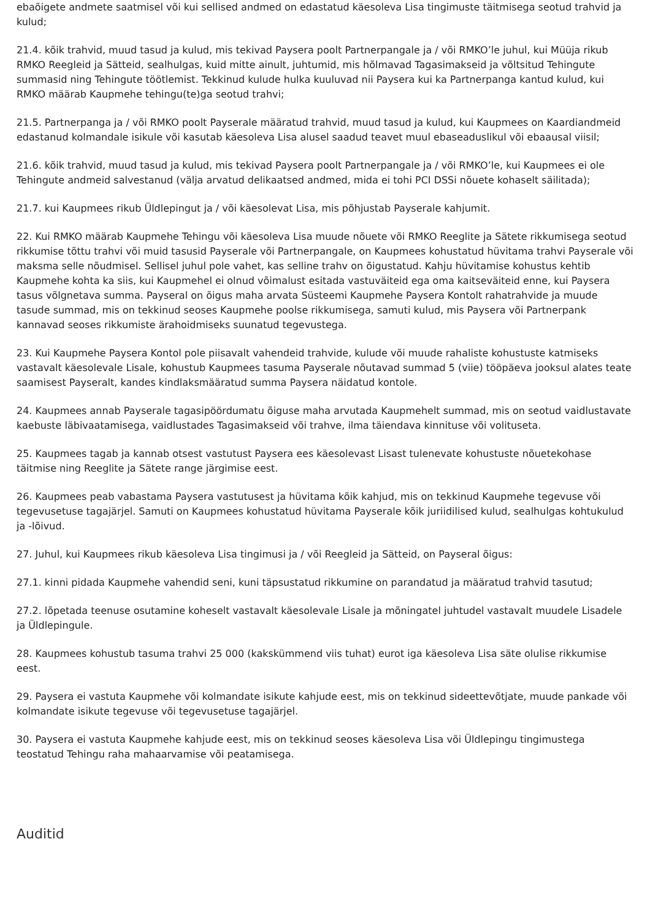ebaõigete andmete saatmisel või kui sellised andmed on edastatud käesoleva Lisa tingimuste täitmisega seotud trahvid ja kulud;
21.4. kõik trahvid, muud tasud ja kulud, mis tekivad Paysera poolt Partnerpangale ja / või RMKO’le juhul, kui Müüja rikub RMKO Reegleid ja Sätteid, sealhulgas, kuid mitte ainult, juhtumid, mis hõlmavad Tagasimakseid ja võltsitud Tehingute summasid ning Tehingute töötlemist. Tekkinud kulude hulka kuuluvad nii Paysera kui ka Partnerpanga kantud kulud, kui RMKO määrab Kaupmehe tehingu(te)ga seotud trahvi;
21.5. Partnerpanga ja / või RMKO poolt Payserale määratud trahvid, muud tasud ja kulud, kui Kaupmees on Kaardiandmeid edastanud kolmandale isikule või kasutab käesoleva Lisa alusel saadud teavet muul ebaseaduslikul või ebaausal viisil;
21.6. kõik trahvid, muud tasud ja kulud, mis tekivad Paysera poolt Partnerpangale ja / või RMKO’le, kui Kaupmees ei ole Tehingute andmeid salvestanud (välja arvatud delikaatsed andmed, mida ei tohi PCI DSSi nõuete kohaselt säilitada);
21.7. kui Kaupmees rikub Üldlepingut ja / või käesolevat Lisa, mis põhjustab Payserale kahjumit.
22. Kui RMKO määrab Kaupmehe Tehingu või käesoleva Lisa muude nõuete või RMKO Reeglite ja Sätete rikkumisega seotud rikkumise tõttu trahvi või muid tasusid Payserale või Partnerpangale, on Kaupmees kohustatud hüvitama trahvi Payserale või maksma selle nõudmisel. Sellisel juhul pole vahet, kas selline trahv on õigustatud. Kahju hüvitamise kohustus kehtib Kaupmehe kohta ka siis, kui Kaupmehel ei olnud võimalust esitada vastuväiteid ega oma kaitseväiteid enne, kui Paysera tasus võlgnetava summa. Payseral on õigus maha arvata Süsteemi Kaupmehe Paysera Kontolt rahatrahvide ja muude tasude summad, mis on tekkinud seoses Kaupmehe poolse rikkumisega, samuti kulud, mis Paysera või Partnerpank kannavad seoses rikkumiste ärahoidmiseks suunatud tegevustega.
23. Kui Kaupmehe Paysera Kontol pole piisavalt vahendeid trahvide, kulude või muude rahaliste kohustuste katmiseks vastavalt käesolevale Lisale, kohustub Kaupmees tasuma Payserale nõutavad summad 5 (viie) tööpäeva jooksul alates teate saamisest Payseralt, kandes kindlaksmääratud summa Paysera näidatud kontole.
24. Kaupmees annab Payserale tagasipöördumatu õiguse maha arvutada Kaupmehelt summad, mis on seotud vaidlustavate kaebuste läbivaatamisega, vaidlustades Tagasimakseid või trahve, ilma täiendava kinnituse või volituseta.
25. Kaupmees tagab ja kannab otsest vastutust Paysera ees käesolevast Lisast tulenevate kohustuste nõuetekohase täitmise ning Reeglite ja Sätete range järgimise eest.
26. Kaupmees peab vabastama Paysera vastutusest ja hüvitama kõik kahjud, mis on tekkinud Kaupmehe tegevuse või tegevusetuse tagajärjel. Samuti on Kaupmees kohustatud hüvitama Payserale kõik juriidilised kulud, sealhulgas kohtukulud ja -lõivud.
27. Juhul, kui Kaupmees rikub käesoleva Lisa tingimusi ja / või Reegleid ja Sätteid, on Payseral õigus:
27.1. kinni pidada Kaupmehe vahendid seni, kuni täpsustatud rikkumine on parandatud ja määratud trahvid tasutud;
27.2. lõpetada teenuse osutamine koheselt vastavalt käesolevale Lisale ja mõningatel juhtudel vastavalt muudele Lisadele ja Üldlepingule.
28. Kaupmees kohustub tasuma trahvi 25 000 (kakskümmend viis tuhat) eurot iga käesoleva Lisa säte olulise rikkumise eest.
29. Paysera ei vastuta Kaupmehe või kolmandate isikute kahjude eest, mis on tekkinud sideettevõtjate, muude pankade või kolmandate isikute tegevuse või tegevusetuse tagajärjel.
30. Paysera ei vastuta Kaupmehe kahjude eest, mis on tekkinud seoses käesoleva Lisa või Üldlepingu tingimustega teostatud Tehingu raha mahaarvamise või peatamisega.
Auditid